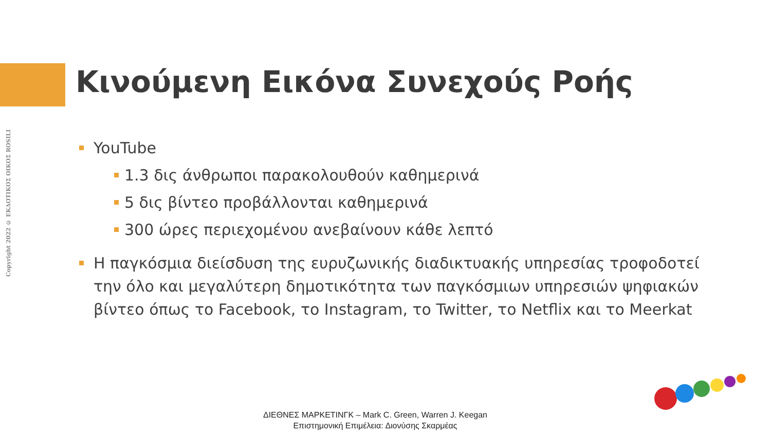Copyright 2022 © ΕΚΔΟΤΙΚΟΣ ΟΙΚΟΣ ROSILI
Κινούμενη Εικόνα Συνεχούς Ροής
YouTube
1.3 δις άνθρωποι παρακολουθούν καθημερινά
5 δις βίντεο προβάλλονται καθημερινά
300 ώρες περιεχομένου ανεβαίνουν κάθε λεπτό
Η παγκόσμια διείσδυση της ευρυζωνικής διαδικτυακής υπηρεσίας τροφοδοτεί την όλο και μεγαλύτερη δημοτικότητα των παγκόσμιων υπηρεσιών ψηφιακών βίντεο όπως το Facebook, το Instagram, το Twitter, το Netflix και το Meerkat
ΔΙΕΘΝΕΣ ΜΑΡΚΕΤΙΝΓΚ – Mark C. Green, Warren J. Keegan
Επιστημονική Επιμέλεια: Διονύσης Σκαρμέας